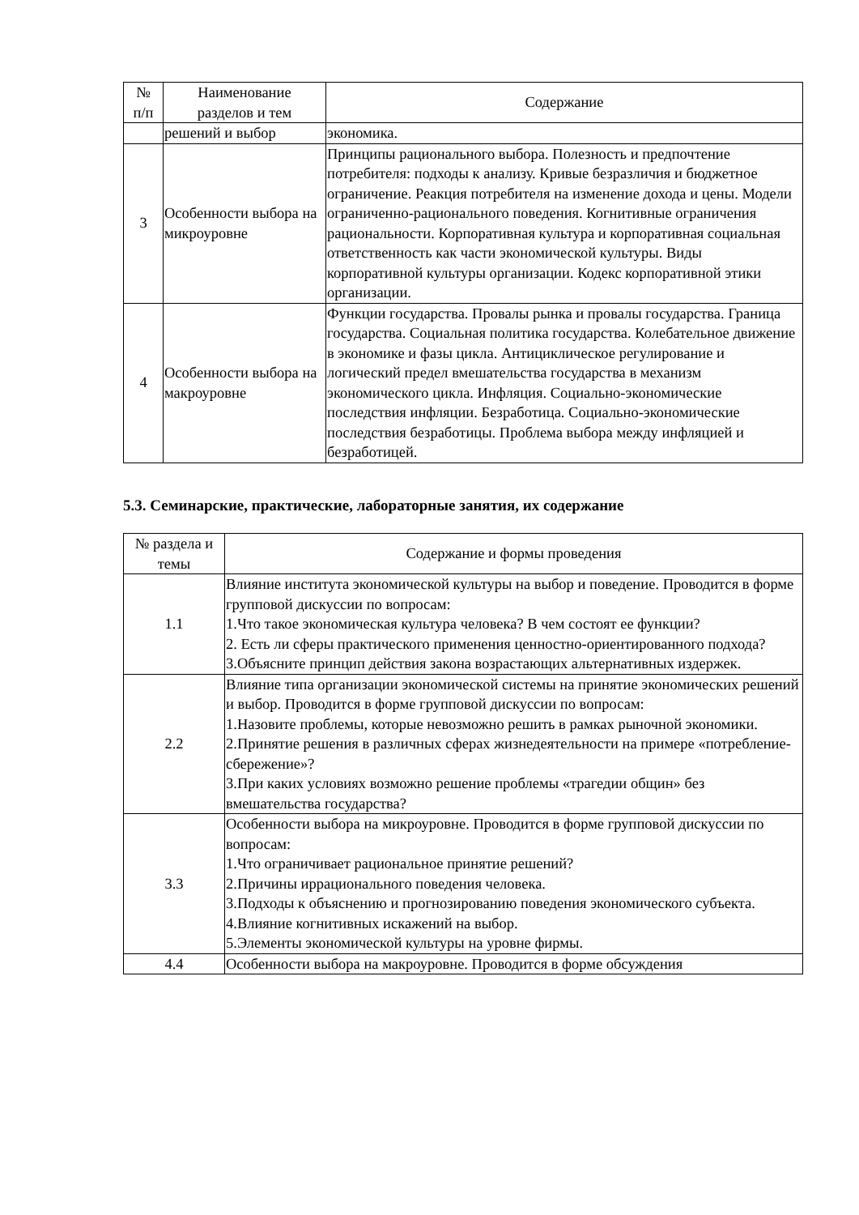| № п/п | Наименование разделов и тем | Содержание |
| --- | --- | --- |
| | решений и выбор | экономика. |
| 3 | Особенности выбора на микроуровне | Принципы рационального выбора. Полезность и предпочтение потребителя: подходы к анализу. Кривые безразличия и бюджетное ограничение. Реакция потребителя на изменение дохода и цены. Модели ограниченно-рационального поведения. Когнитивные ограничения рациональности. Корпоративная культура и корпоративная социальная ответственность как части экономической культуры. Виды корпоративной культуры организации. Кодекс корпоративной этики организации. |
| 4 | Особенности выбора на макроуровне | Функции государства. Провалы рынка и провалы государства. Граница государства. Социальная политика государства. Колебательное движение в экономике и фазы цикла. Антициклическое регулирование и логический предел вмешательства государства в механизм экономического цикла. Инфляция. Социально-экономические последствия инфляции. Безработица. Социально-экономические последствия безработицы. Проблема выбора между инфляцией и безработицей. |
5.3. Семинарские, практические, лабораторные занятия, их содержание
| № раздела и темы | Содержание и формы проведения |
| --- | --- |
| 1.1 | Влияние института экономической культуры на выбор и поведение. Проводится в форме групповой дискуссии по вопросам: 1.Что такое экономическая культура человека? В чем состоят ее функции? 2. Есть ли сферы практического применения ценностно-ориентированного подхода? 3.Объясните принцип действия закона возрастающих альтернативных издержек. |
| 2.2 | Влияние типа организации экономической системы на принятие экономических решений и выбор. Проводится в форме групповой дискуссии по вопросам: 1.Назовите проблемы, которые невозможно решить в рамках рыночной экономики. 2.Принятие решения в различных сферах жизнедеятельности на примере «потребление-сбережение»? 3.При каких условиях возможно решение проблемы «трагедии общин» без вмешательства государства? |
| 3.3 | Особенности выбора на микроуровне. Проводится в форме групповой дискуссии по вопросам: 1.Что ограничивает рациональное принятие решений? 2.Причины иррационального поведения человека. 3.Подходы к объяснению и прогнозированию поведения экономического субъекта. 4.Влияние когнитивных искажений на выбор. 5.Элементы экономической культуры на уровне фирмы. |
| 4.4 | Особенности выбора на макроуровне. Проводится в форме обсуждения |